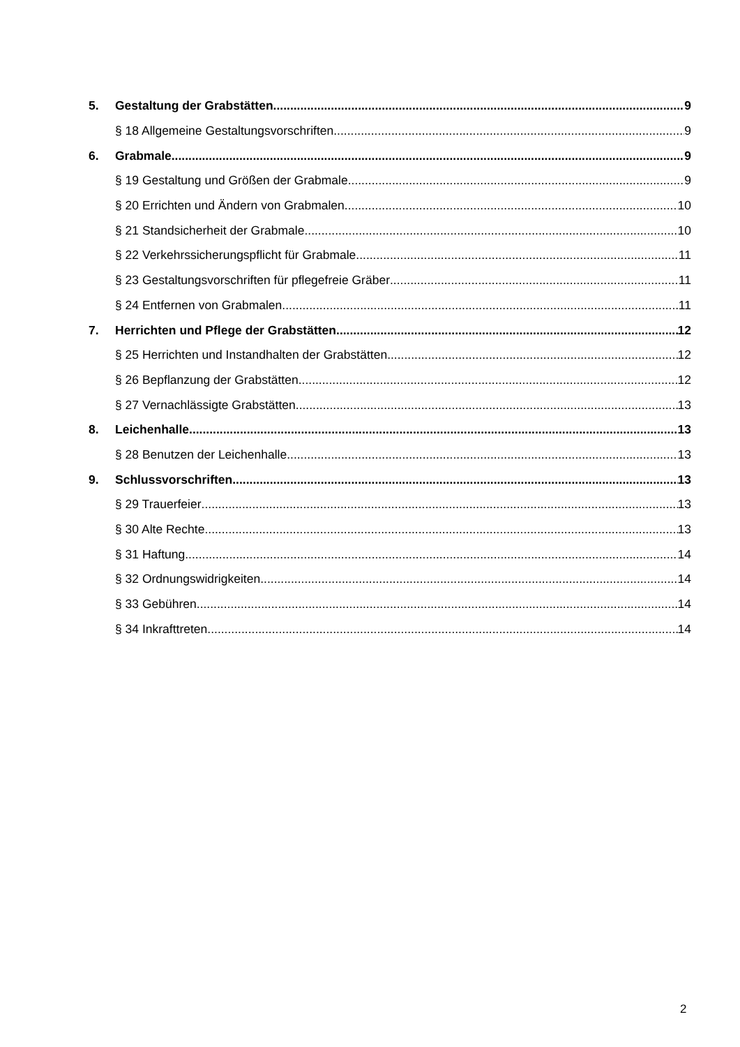5. Gestaltung der Grabstätten 9
§ 18 Allgemeine Gestaltungsvorschriften 9
6. Grabmale 9
§ 19 Gestaltung und Größen der Grabmale 9
§ 20 Errichten und Ändern von Grabmalen 10
§ 21 Standsicherheit der Grabmale 10
§ 22 Verkehrssicherungspflicht für Grabmale 11
§ 23 Gestaltungsvorschriften für pflegefreie Gräber 11
§ 24 Entfernen von Grabmalen 11
7. Herrichten und Pflege der Grabstätten 12
§ 25 Herrichten und Instandhalten der Grabstätten 12
§ 26 Bepflanzung der Grabstätten 12
§ 27 Vernachlässigte Grabstätten 13
8. Leichenhalle 13
§ 28 Benutzen der Leichenhalle 13
9. Schlussvorschriften 13
§ 29 Trauerfeier 13
§ 30 Alte Rechte 13
§ 31 Haftung 14
§ 32 Ordnungswidrigkeiten 14
§ 33 Gebühren 14
§ 34 Inkrafttreten 14
2